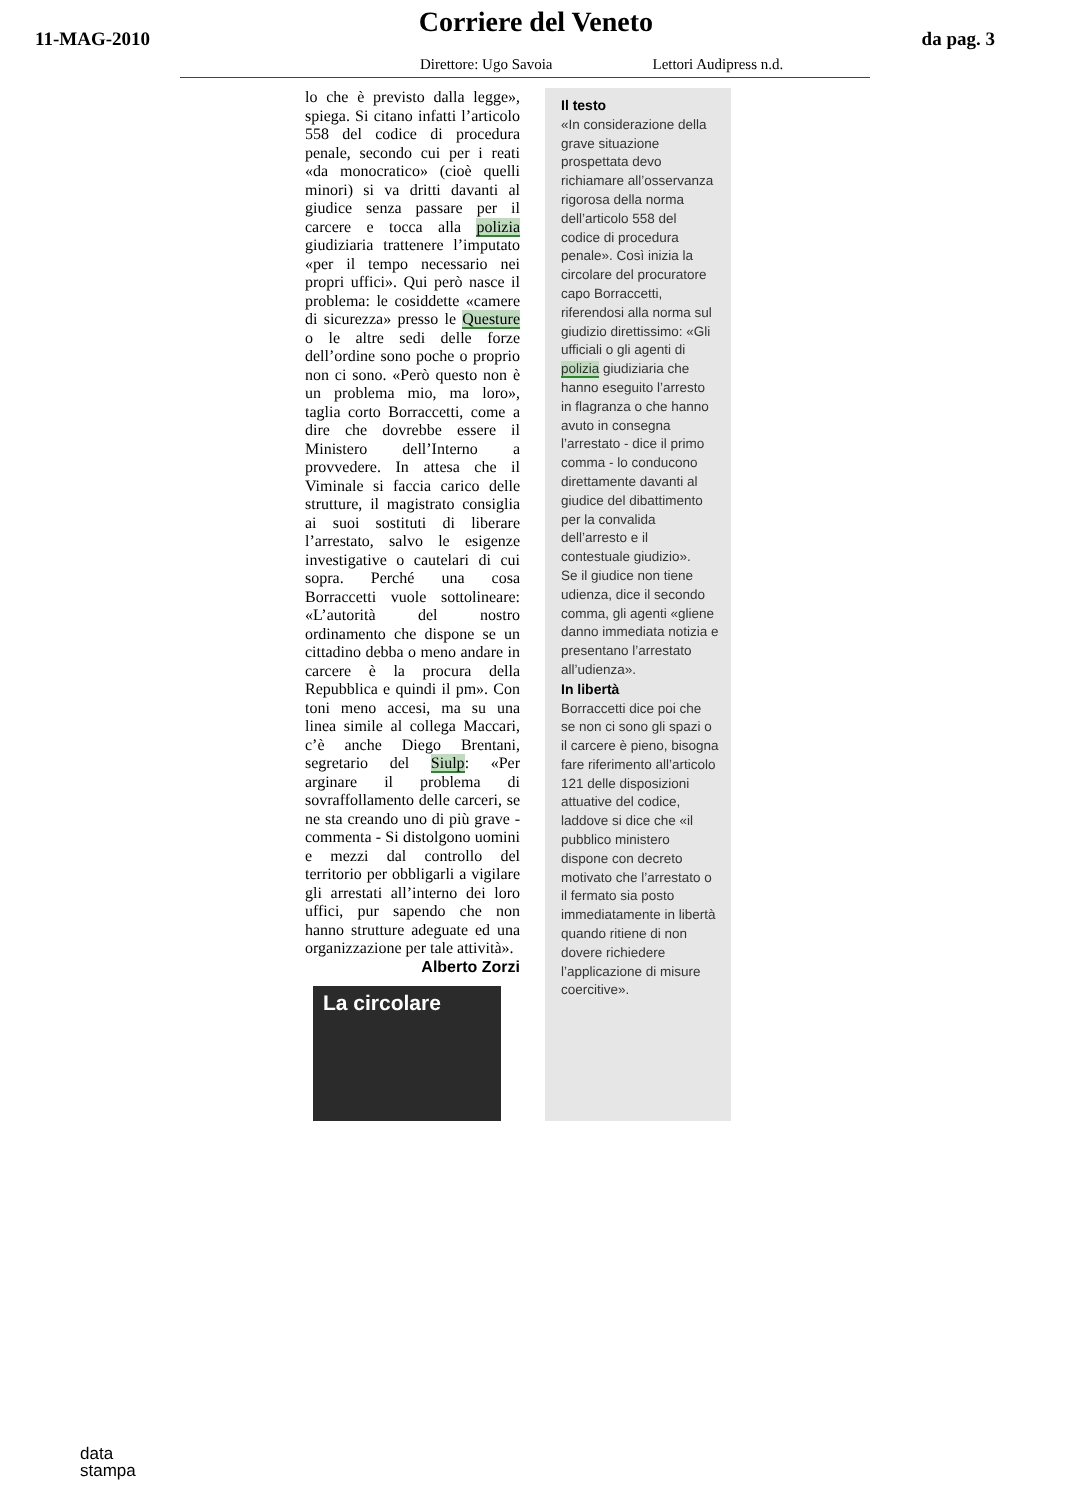11-MAG-2010
Corriere del Veneto
da pag. 3
Direttore: Ugo Savoia Lettori Audipress n.d.
lo che è previsto dalla legge», spiega. Si citano infatti l’articolo 558 del codice di procedura penale, secondo cui per i reati «da monocratico» (cioè quelli minori) si va dritti davanti al giudice senza passare per il carcere e tocca alla polizia giudiziaria trattenere l’imputato «per il tempo necessario nei propri uffici». Qui però nasce il problema: le cosiddette «camere di sicurezza» presso le Questure o le altre sedi delle forze dell’ordine sono poche o proprio non ci sono. «Però questo non è un problema mio, ma loro», taglia corto Borraccetti, come a dire che dovrebbe essere il Ministero dell’Interno a provvedere. In attesa che il Viminale si faccia carico delle strutture, il magistrato consiglia ai suoi sostituti di liberare l’arrestato, salvo le esigenze investigative o cautelari di cui sopra. Perché una cosa Borraccetti vuole sottolineare: «L’autorità del nostro ordinamento che dispone se un cittadino debba o meno andare in carcere è la procura della Repubblica e quindi il pm». Con toni meno accesi, ma su una linea simile al collega Maccari, c’è anche Diego Brentani, segretario del Siulp: «Per arginare il problema di sovraffollamento delle carceri, se ne sta creando uno di più grave - commenta - Si distolgono uomini e mezzi dal controllo del territorio per obbligarli a vigilare gli arrestati all’interno dei loro uffici, pur sapendo che non hanno strutture adeguate ed una organizzazione per tale attività».
Alberto Zorzi
La circolare
Il testo
«In considerazione della grave situazione prospettata devo richiamare all’osservanza rigorosa della norma dell’articolo 558 del codice di procedura penale». Così inizia la circolare del procuratore capo Borraccetti, riferendosi alla norma sul giudizio direttissimo: «Gli ufficiali o gli agenti di polizia giudiziaria che hanno eseguito l’arresto in flagranza o che hanno avuto in consegna l’arrestato - dice il primo comma - lo conducono direttamente davanti al giudice del dibattimento per la convalida dell’arresto e il contestuale giudizio».
Se il giudice non tiene udienza, dice il secondo comma, gli agenti «gliene danno immediata notizia e presentano l’arrestato all’udienza».
In libertà
Borraccetti dice poi che se non ci sono gli spazi o il carcere è pieno, bisogna fare riferimento all’articolo 121 delle disposizioni attuative del codice, laddove si dice che «il pubblico ministero dispone con decreto motivato che l’arrestato o il fermato sia posto immediatamente in libertà quando ritiene di non dovere richiedere l’applicazione di misure coercitive».
data
stampa